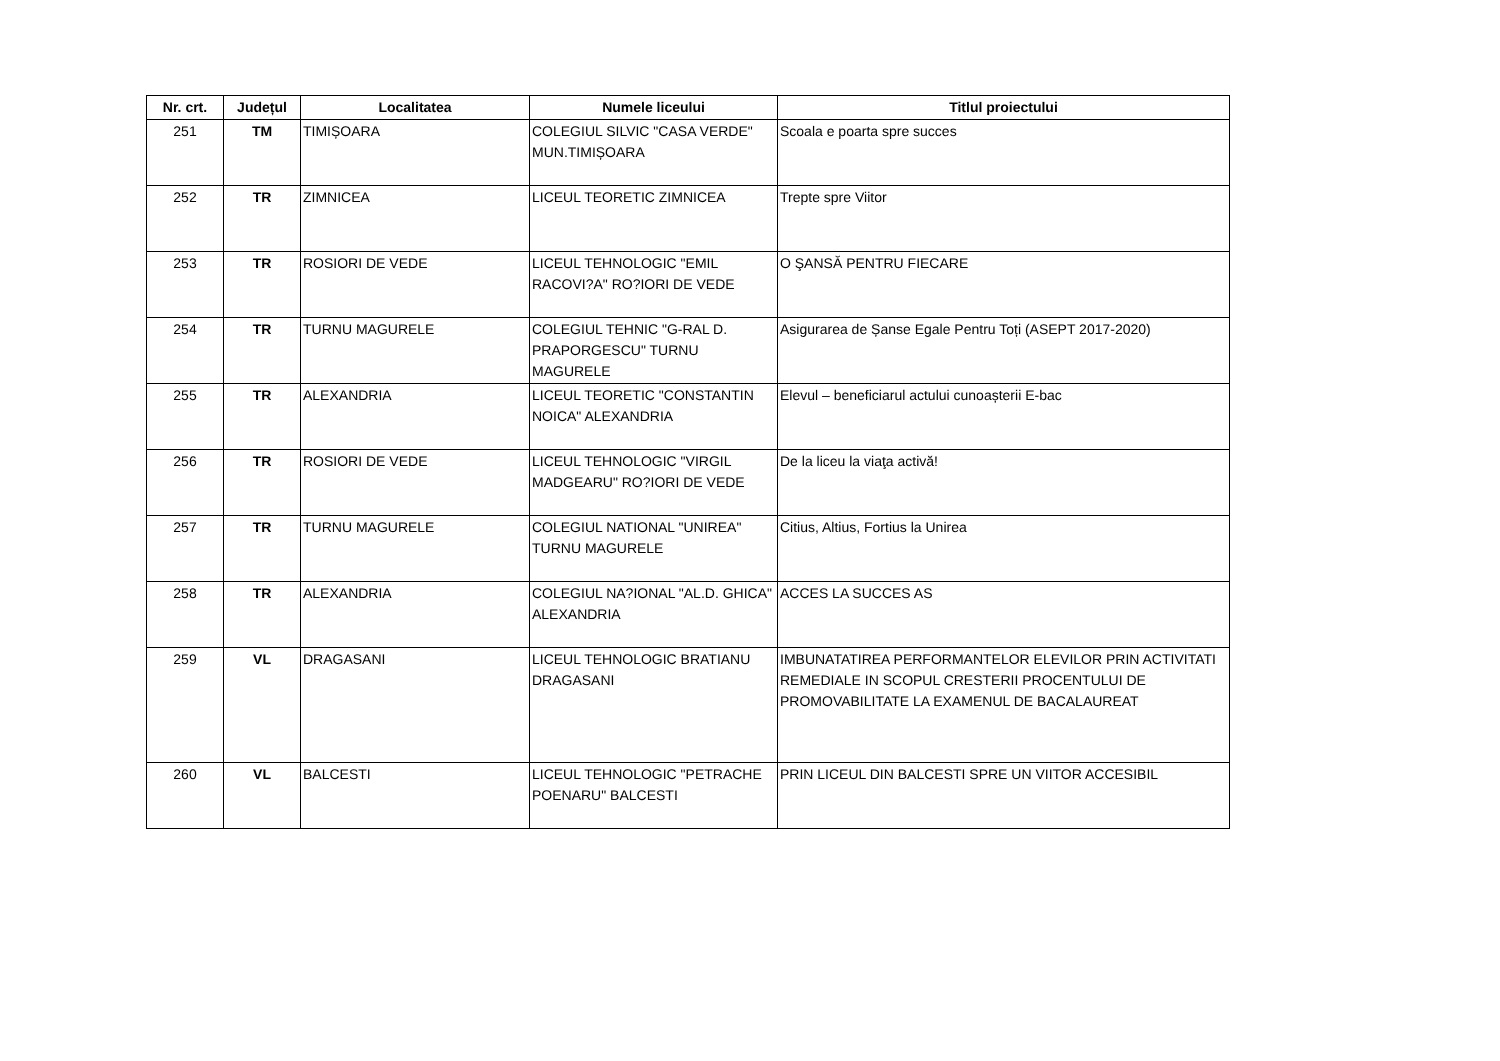| Nr. crt. | Județul | Localitatea | Numele liceului | Titlul proiectului |
| --- | --- | --- | --- | --- |
| 251 | TM | TIMIȘOARA | COLEGIUL SILVIC "CASA VERDE" MUN.TIMIȘOARA | Scoala e poarta spre succes |
| 252 | TR | ZIMNICEA | LICEUL TEORETIC ZIMNICEA | Trepte spre Viitor |
| 253 | TR | ROSIORI DE VEDE | LICEUL TEHNOLOGIC "EMIL RACOVI?A" RO?IORI DE VEDE | O ŞANSĂ PENTRU FIECARE |
| 254 | TR | TURNU MAGURELE | COLEGIUL TEHNIC "G-RAL D. PRAPORGESCU" TURNU MAGURELE | Asigurarea de Șanse Egale Pentru Toți (ASEPT 2017-2020) |
| 255 | TR | ALEXANDRIA | LICEUL TEORETIC "CONSTANTIN NOICA" ALEXANDRIA | Elevul – beneficiarul actului cunoașterii E-bac |
| 256 | TR | ROSIORI DE VEDE | LICEUL TEHNOLOGIC "VIRGIL MADGEARU" RO?IORI DE VEDE | De la liceu la viaţa activă! |
| 257 | TR | TURNU MAGURELE | COLEGIUL NATIONAL "UNIREA" TURNU MAGURELE | Citius, Altius, Fortius la Unirea |
| 258 | TR | ALEXANDRIA | COLEGIUL NA?IONAL "AL.D. GHICA" ALEXANDRIA | ACCES LA SUCCES AS |
| 259 | VL | DRAGASANI | LICEUL TEHNOLOGIC BRATIANU DRAGASANI | IMBUNATATIREA PERFORMANTELOR ELEVILOR PRIN ACTIVITATI REMEDIALE IN SCOPUL CRESTERII PROCENTULUI DE PROMOVABILITATE LA EXAMENUL DE BACALAUREAT |
| 260 | VL | BALCESTI | LICEUL TEHNOLOGIC "PETRACHE POENARU" BALCESTI | PRIN LICEUL DIN BALCESTI SPRE UN VIITOR ACCESIBIL |